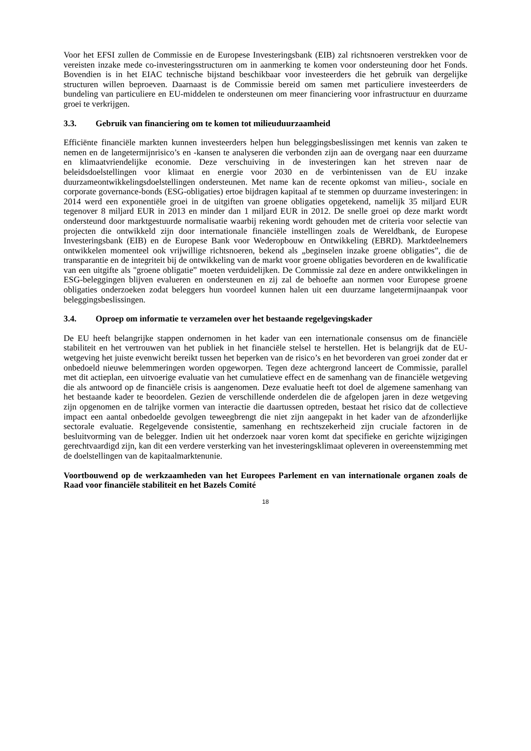Voor het EFSI zullen de Commissie en de Europese Investeringsbank (EIB) zal richtsnoeren verstrekken voor de vereisten inzake mede co-investeringsstructuren om in aanmerking te komen voor ondersteuning door het Fonds. Bovendien is in het EIAC technische bijstand beschikbaar voor investeerders die het gebruik van dergelijke structuren willen beproeven. Daarnaast is de Commissie bereid om samen met particuliere investeerders de bundeling van particuliere en EU-middelen te ondersteunen om meer financiering voor infrastructuur en duurzame groei te verkrijgen.
3.3. Gebruik van financiering om te komen tot milieuduurzaamheid
Efficiënte financiële markten kunnen investeerders helpen hun beleggingsbeslissingen met kennis van zaken te nemen en de langetermijnrisico’s en -kansen te analyseren die verbonden zijn aan de overgang naar een duurzame en klimaatvriendelijke economie. Deze verschuiving in de investeringen kan het streven naar de beleidsdoelstellingen voor klimaat en energie voor 2030 en de verbintenissen van de EU inzake duurzameontwikkelingsdoelstellingen ondersteunen. Met name kan de recente opkomst van milieu-, sociale en corporate governance-bonds (ESG-obligaties) ertoe bijdragen kapitaal af te stemmen op duurzame investeringen: in 2014 werd een exponentiële groei in de uitgiften van groene obligaties opgetekend, namelijk 35 miljard EUR tegenover 8 miljard EUR in 2013 en minder dan 1 miljard EUR in 2012. De snelle groei op deze markt wordt ondersteund door marktgestuurde normalisatie waarbij rekening wordt gehouden met de criteria voor selectie van projecten die ontwikkeld zijn door internationale financiële instellingen zoals de Wereldbank, de Europese Investeringsbank (EIB) en de Europese Bank voor Wederopbouw en Ontwikkeling (EBRD). Marktdeelnemers ontwikkelen momenteel ook vrijwillige richtsnoeren, bekend als „beginselen inzake groene obligaties”, die de transparantie en de integriteit bij de ontwikkeling van de markt voor groene obligaties bevorderen en de kwalificatie van een uitgifte als "groene obligatie” moeten verduidelijken. De Commissie zal deze en andere ontwikkelingen in ESG-beleggingen blijven evalueren en ondersteunen en zij zal de behoefte aan normen voor Europese groene obligaties onderzoeken zodat beleggers hun voordeel kunnen halen uit een duurzame langetermijnaanpak voor beleggingsbeslissingen.
3.4. Oproep om informatie te verzamelen over het bestaande regelgevingskader
De EU heeft belangrijke stappen ondernomen in het kader van een internationale consensus om de financiële stabiliteit en het vertrouwen van het publiek in het financiële stelsel te herstellen. Het is belangrijk dat de EU-wetgeving het juiste evenwicht bereikt tussen het beperken van de risico’s en het bevorderen van groei zonder dat er onbedoeld nieuwe belemmeringen worden opgeworpen. Tegen deze achtergrond lanceert de Commissie, parallel met dit actieplan, een uitvoerige evaluatie van het cumulatieve effect en de samenhang van de financiële wetgeving die als antwoord op de financiële crisis is aangenomen. Deze evaluatie heeft tot doel de algemene samenhang van het bestaande kader te beoordelen. Gezien de verschillende onderdelen die de afgelopen jaren in deze wetgeving zijn opgenomen en de talrijke vormen van interactie die daartussen optreden, bestaat het risico dat de collectieve impact een aantal onbedoelde gevolgen teweegbrengt die niet zijn aangepakt in het kader van de afzonderlijke sectorale evaluatie. Regelgevende consistentie, samenhang en rechtszekerheid zijn cruciale factoren in de besluitvorming van de belegger. Indien uit het onderzoek naar voren komt dat specifieke en gerichte wijzigingen gerechtvaardigd zijn, kan dit een verdere versterking van het investeringsklimaat opleveren in overeenstemming met de doelstellingen van de kapitaalmarktenunie.
Voortbouwend op de werkzaamheden van het Europees Parlement en van internationale organen zoals de Raad voor financiële stabiliteit en het Bazels Comité
18